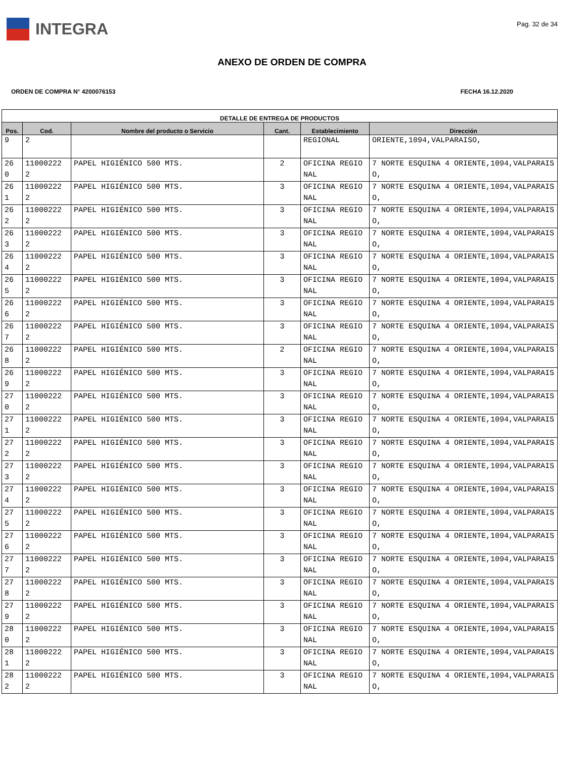INTEGRA
Pag. 32 de 34
ANEXO DE ORDEN DE COMPRA
ORDEN DE COMPRA N° 4200076153 FECHA 16.12.2020
| DETALLE DE ENTREGA DE PRODUCTOS | | | | | |
| --- | --- | --- | --- | --- | --- |
| Pos. | Cod. | Nombre del producto o Servicio | Cant. | Establecimiento | Dirección |
| 9 | 2 | | | REGIONAL | ORIENTE,1094,VALPARAISO, |
| 26 0 | 11000222 2 | PAPEL HIGIÉNICO 500 MTS. | 2 | OFICINA REGIONAL | 7 NORTE ESQUINA 4 ORIENTE,1094,VALPARAISO, |
| 26 1 | 11000222 2 | PAPEL HIGIÉNICO 500 MTS. | 3 | OFICINA REGIONAL | 7 NORTE ESQUINA 4 ORIENTE,1094,VALPARAISO, |
| 26 2 | 11000222 2 | PAPEL HIGIÉNICO 500 MTS. | 3 | OFICINA REGIONAL | 7 NORTE ESQUINA 4 ORIENTE,1094,VALPARAISO, |
| 26 3 | 11000222 2 | PAPEL HIGIÉNICO 500 MTS. | 3 | OFICINA REGIONAL | 7 NORTE ESQUINA 4 ORIENTE,1094,VALPARAISO, |
| 26 4 | 11000222 2 | PAPEL HIGIÉNICO 500 MTS. | 3 | OFICINA REGIONAL | 7 NORTE ESQUINA 4 ORIENTE,1094,VALPARAISO, |
| 26 5 | 11000222 2 | PAPEL HIGIÉNICO 500 MTS. | 3 | OFICINA REGIONAL | 7 NORTE ESQUINA 4 ORIENTE,1094,VALPARAISO, |
| 26 6 | 11000222 2 | PAPEL HIGIÉNICO 500 MTS. | 3 | OFICINA REGIONAL | 7 NORTE ESQUINA 4 ORIENTE,1094,VALPARAISO, |
| 26 7 | 11000222 2 | PAPEL HIGIÉNICO 500 MTS. | 3 | OFICINA REGIONAL | 7 NORTE ESQUINA 4 ORIENTE,1094,VALPARAISO, |
| 26 8 | 11000222 2 | PAPEL HIGIÉNICO 500 MTS. | 2 | OFICINA REGIONAL | 7 NORTE ESQUINA 4 ORIENTE,1094,VALPARAISO, |
| 26 9 | 11000222 2 | PAPEL HIGIÉNICO 500 MTS. | 3 | OFICINA REGIONAL | 7 NORTE ESQUINA 4 ORIENTE,1094,VALPARAISO, |
| 27 0 | 11000222 2 | PAPEL HIGIÉNICO 500 MTS. | 3 | OFICINA REGIONAL | 7 NORTE ESQUINA 4 ORIENTE,1094,VALPARAISO, |
| 27 1 | 11000222 2 | PAPEL HIGIÉNICO 500 MTS. | 3 | OFICINA REGIONAL | 7 NORTE ESQUINA 4 ORIENTE,1094,VALPARAISO, |
| 27 2 | 11000222 2 | PAPEL HIGIÉNICO 500 MTS. | 3 | OFICINA REGIONAL | 7 NORTE ESQUINA 4 ORIENTE,1094,VALPARAISO, |
| 27 3 | 11000222 2 | PAPEL HIGIÉNICO 500 MTS. | 3 | OFICINA REGIONAL | 7 NORTE ESQUINA 4 ORIENTE,1094,VALPARAISO, |
| 27 4 | 11000222 2 | PAPEL HIGIÉNICO 500 MTS. | 3 | OFICINA REGIONAL | 7 NORTE ESQUINA 4 ORIENTE,1094,VALPARAISO, |
| 27 5 | 11000222 2 | PAPEL HIGIÉNICO 500 MTS. | 3 | OFICINA REGIONAL | 7 NORTE ESQUINA 4 ORIENTE,1094,VALPARAISO, |
| 27 6 | 11000222 2 | PAPEL HIGIÉNICO 500 MTS. | 3 | OFICINA REGIONAL | 7 NORTE ESQUINA 4 ORIENTE,1094,VALPARAISO, |
| 27 7 | 11000222 2 | PAPEL HIGIÉNICO 500 MTS. | 3 | OFICINA REGIONAL | 7 NORTE ESQUINA 4 ORIENTE,1094,VALPARAISO, |
| 27 8 | 11000222 2 | PAPEL HIGIÉNICO 500 MTS. | 3 | OFICINA REGIONAL | 7 NORTE ESQUINA 4 ORIENTE,1094,VALPARAISO, |
| 27 9 | 11000222 2 | PAPEL HIGIÉNICO 500 MTS. | 3 | OFICINA REGIONAL | 7 NORTE ESQUINA 4 ORIENTE,1094,VALPARAISO, |
| 28 0 | 11000222 2 | PAPEL HIGIÉNICO 500 MTS. | 3 | OFICINA REGIONAL | 7 NORTE ESQUINA 4 ORIENTE,1094,VALPARAISO, |
| 28 1 | 11000222 2 | PAPEL HIGIÉNICO 500 MTS. | 3 | OFICINA REGIONAL | 7 NORTE ESQUINA 4 ORIENTE,1094,VALPARAISO, |
| 28 2 | 11000222 2 | PAPEL HIGIÉNICO 500 MTS. | 3 | OFICINA REGIONAL | 7 NORTE ESQUINA 4 ORIENTE,1094,VALPARAISO, |